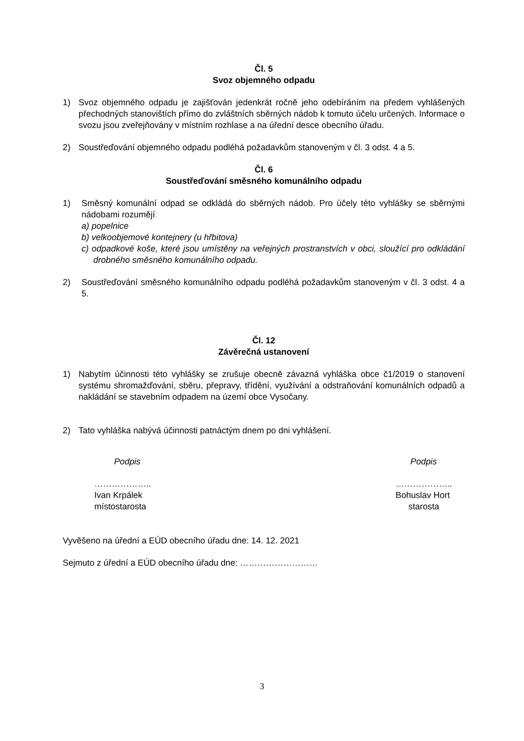Čl. 5
Svoz objemného odpadu
1) Svoz objemného odpadu je zajišťován jedenkrát ročně jeho odebíráním na předem vyhlášených přechodných stanovištích přímo do zvláštních sběrných nádob k tomuto účelu určených. Informace o svozu jsou zveřejňovány v místním rozhlase a na úřední desce obecního úřadu.
2) Soustřeďování objemného odpadu podléhá požadavkům stanoveným v čl. 3 odst. 4 a 5.
Čl. 6
Soustřeďování směsného komunálního odpadu
1) Směsný komunální odpad se odkládá do sběrných nádob. Pro účely této vyhlášky se sběrnými nádobami rozumějí:
a) popelnice
b) velkoobjemové kontejnery (u hřbitova)
c) odpadkové koše, které jsou umístěny na veřejných prostranstvích v obci, sloužící pro odkládání drobného směsného komunálního odpadu.
2) Soustřeďování směsného komunálního odpadu podléhá požadavkům stanoveným v čl. 3 odst. 4 a 5.
Čl. 12
Závěrečná ustanovení
1) Nabytím účinnosti této vyhlášky se zrušuje obecně závazná vyhláška obce č1/2019 o stanovení systému shromažďování, sběru, přepravy, třídění, využívání a odstraňování komunálních odpadů a nakládání se stavebním odpadem na území obce Vysočany.
2) Tato vyhláška nabývá účinnosti patnáctým dnem po dni vyhlášení.
Podpis
………………..
Ivan Krpálek
místostarosta
Podpis
………………..
Bohuslav Hort
starosta
Vyvěšeno na úřední a EÚD obecního úřadu dne: 14. 12. 2021
Sejmuto z úřední a EÚD obecního úřadu dne: ………………………
3